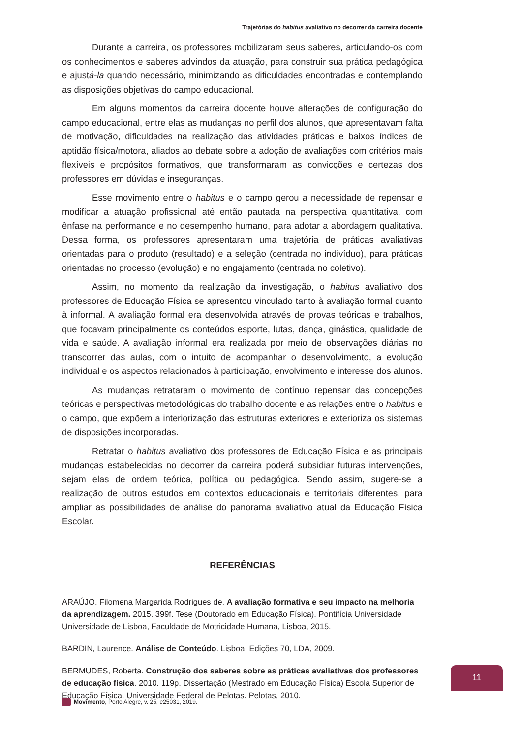Trajetórias do habitus avaliativo no decorrer da carreira docente
Durante a carreira, os professores mobilizaram seus saberes, articulando-os com os conhecimentos e saberes advindos da atuação, para construir sua prática pedagógica e ajustá-la quando necessário, minimizando as dificuldades encontradas e contemplando as disposições objetivas do campo educacional.
Em alguns momentos da carreira docente houve alterações de configuração do campo educacional, entre elas as mudanças no perfil dos alunos, que apresentavam falta de motivação, dificuldades na realização das atividades práticas e baixos índices de aptidão física/motora, aliados ao debate sobre a adoção de avaliações com critérios mais flexíveis e propósitos formativos, que transformaram as convicções e certezas dos professores em dúvidas e inseguranças.
Esse movimento entre o habitus e o campo gerou a necessidade de repensar e modificar a atuação profissional até então pautada na perspectiva quantitativa, com ênfase na performance e no desempenho humano, para adotar a abordagem qualitativa. Dessa forma, os professores apresentaram uma trajetória de práticas avaliativas orientadas para o produto (resultado) e a seleção (centrada no indivíduo), para práticas orientadas no processo (evolução) e no engajamento (centrada no coletivo).
Assim, no momento da realização da investigação, o habitus avaliativo dos professores de Educação Física se apresentou vinculado tanto à avaliação formal quanto à informal. A avaliação formal era desenvolvida através de provas teóricas e trabalhos, que focavam principalmente os conteúdos esporte, lutas, dança, ginástica, qualidade de vida e saúde. A avaliação informal era realizada por meio de observações diárias no transcorrer das aulas, com o intuito de acompanhar o desenvolvimento, a evolução individual e os aspectos relacionados à participação, envolvimento e interesse dos alunos.
As mudanças retrataram o movimento de contínuo repensar das concepções teóricas e perspectivas metodológicas do trabalho docente e as relações entre o habitus e o campo, que expõem a interiorização das estruturas exteriores e exterioriza os sistemas de disposições incorporadas.
Retratar o habitus avaliativo dos professores de Educação Física e as principais mudanças estabelecidas no decorrer da carreira poderá subsidiar futuras intervenções, sejam elas de ordem teórica, política ou pedagógica. Sendo assim, sugere-se a realização de outros estudos em contextos educacionais e territoriais diferentes, para ampliar as possibilidades de análise do panorama avaliativo atual da Educação Física Escolar.
REFERÊNCIAS
ARAÚJO, Filomena Margarida Rodrigues de. A avaliação formativa e seu impacto na melhoria da aprendizagem. 2015. 399f. Tese (Doutorado em Educação Física). Pontifícia Universidade Universidade de Lisboa, Faculdade de Motricidade Humana, Lisboa, 2015.
BARDIN, Laurence. Análise de Conteúdo. Lisboa: Edições 70, LDA, 2009.
BERMUDES, Roberta. Construção dos saberes sobre as práticas avaliativas dos professores de educação física. 2010. 119p. Dissertação (Mestrado em Educação Física) Escola Superior de Educação Física. Universidade Federal de Pelotas. Pelotas, 2010.
11
Movimento, Porto Alegre, v. 25, e25031, 2019.